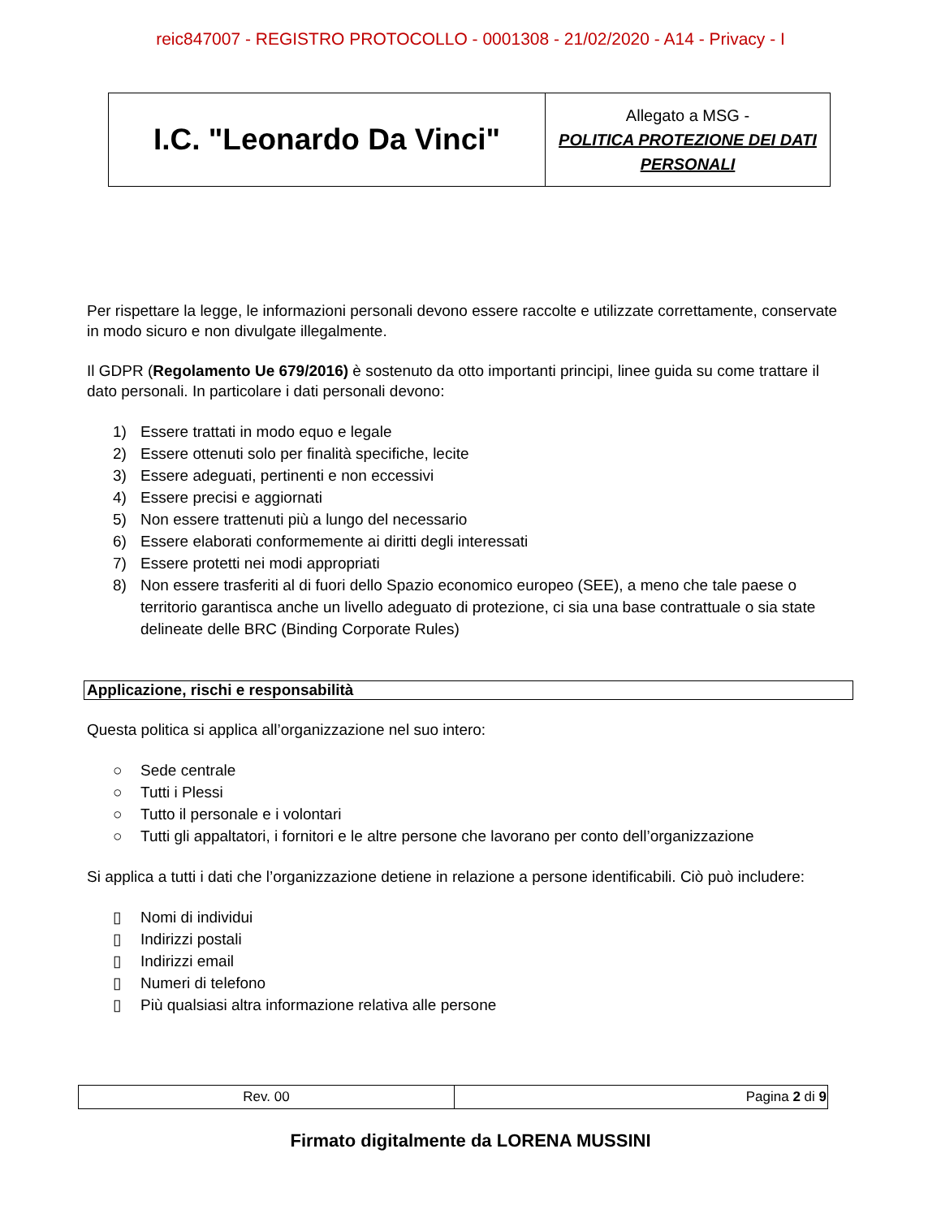reic847007 - REGISTRO PROTOCOLLO - 0001308 - 21/02/2020 - A14 - Privacy - I
| I.C. "Leonardo Da Vinci" | Allegato a MSG - POLITICA PROTEZIONE DEI DATI PERSONALI |
Per rispettare la legge, le informazioni personali devono essere raccolte e utilizzate correttamente, conservate in modo sicuro e non divulgate illegalmente.
Il GDPR (Regolamento Ue 679/2016) è sostenuto da otto importanti principi, linee guida su come trattare il dato personali. In particolare i dati personali devono:
1) Essere trattati in modo equo e legale
2) Essere ottenuti solo per finalità specifiche, lecite
3) Essere adeguati, pertinenti e non eccessivi
4) Essere precisi e aggiornati
5) Non essere trattenuti più a lungo del necessario
6) Essere elaborati conformemente ai diritti degli interessati
7) Essere protetti nei modi appropriati
8) Non essere trasferiti al di fuori dello Spazio economico europeo (SEE), a meno che tale paese o territorio garantisca anche un livello adeguato di protezione, ci sia una base contrattuale o sia state delineate delle BRC (Binding Corporate Rules)
Applicazione, rischi e responsabilità
Questa politica si applica all’organizzazione nel suo intero:
○ Sede centrale
○ Tutti i Plessi
○ Tutto il personale e i volontari
○ Tutti gli appaltatori, i fornitori e le altre persone che lavorano per conto dell’organizzazione
Si applica a tutti i dati che l’organizzazione detiene in relazione a persone identificabili. Ciò può includere:
▯ Nomi di individui
▯ Indirizzi postali
▯ Indirizzi email
▯ Numeri di telefono
▯ Più qualsiasi altra informazione relativa alle persone
| Rev. 00 | Pagina 2 di 9 |
Firmato digitalmente da LORENA MUSSINI